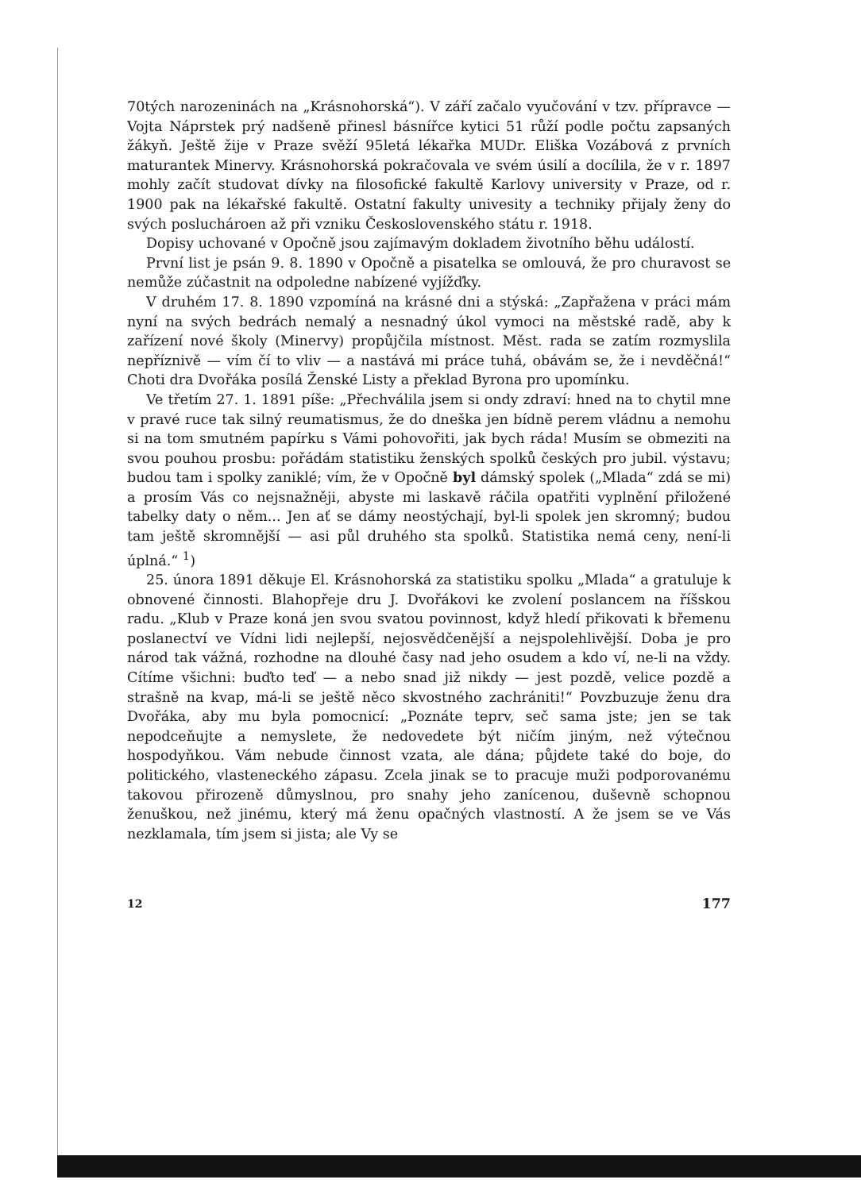70tých narozeninách na „Krásnohorská“). V září začalo vyučování v tzv. přípravce — Vojta Náprstek prý nadšeně přinesl básnířce kytici 51 růží podle počtu zapsaných žákyň. Ještě žije v Praze svěží 95letá lékařka MUDr. Eliška Vozábová z prvních maturantek Minervy. Krásnohorská pokračovala ve svém úsilí a docílila, že v r. 1897 mohly začít studovat dívky na filosofické fakultě Karlovy university v Praze, od r. 1900 pak na lékařské fakultě. Ostatní fakulty univesity a techniky přijaly ženy do svých posluchároen až při vzniku Československého státu r. 1918.
Dopisy uchované v Opočně jsou zajímavým dokladem životního běhu událostí.
První list je psán 9. 8. 1890 v Opočně a pisatelka se omlouvá, že pro churavost se nemůže zúčastnit na odpoledne nabízené vyjížďky.
V druhém 17. 8. 1890 vzpomíná na krásné dni a stýská: „Zapřažena v práci mám nyní na svých bedrách nemalý a nesnadný úkol vymoci na městské radě, aby k zařízení nové školy (Minervy) propůjčila místnost. Měst. rada se zatím rozmyslila nepříznivě — vím čí to vliv — a nastává mi práce tuhá, obávám se, že i nevděčná!“ Choti dra Dvořáka posílá Ženské Listy a překlad Byrona pro upomínku.
Ve třetím 27. 1. 1891 píše: „Přechválila jsem si ondy zdraví: hned na to chytil mne v pravé ruce tak silný reumatismus, že do dneška jen bídně perem vládnu a nemohu si na tom smutném papírku s Vámi pohovořiti, jak bych ráda! Musím se obmeziti na svou pouhou prosbu: pořádám statistiku ženských spolků českých pro jubil. výstavu; budou tam i spolky zaniklé; vím, že v Opočně byl dámský spolek („Mlada“ zdá se mi) a prosím Vás co nejsnažněji, abyste mi laskavě ráčila opatřiti vyplnění přiložené tabelky daty o něm... Jen ať se dámy neostýchají, byl-li spolek jen skromný; budou tam ještě skromnější — asi půl druhého sta spolků. Statistika nemá ceny, není-li úplná.“ <sup>1</sup>)
25. února 1891 děkuje El. Krásnohorská za statistiku spolku „Mlada“ a gratuluje k obnovené činnosti. Blahopřeje dru J. Dvořákovi ke zvolení poslancem na říšskou radu. „Klub v Praze koná jen svou svatou povinnost, když hledí přikovati k břemenu poslanectví ve Vídni lidi nejlepší, nejosvědčenější a nejspolehlivější. Doba je pro národ tak vážná, rozhodne na dlouhé časy nad jeho osudem a kdo ví, ne-li na vždy. Cítíme všichni: buďto teď — a nebo snad již nikdy — jest pozdě, velice pozdě a strašně na kvap, má-li se ještě něco skvostného zachrániti!“ Povzbuzuje ženu dra Dvořáka, aby mu byla pomocnicí: „Poznáte teprv, seč sama jste; jen se tak nepodceňujte a nemyslete, že nedovedete být ničím jiným, než výtečnou hospodyňkou. Vám nebude činnost vzata, ale dána; půjdete také do boje, do politického, vlasteneckého zápasu. Zcela jinak se to pracuje muži podporovanému takovou přirozeně důmyslnou, pro snahy jeho zanícenou, duševně schopnou ženuškou, než jinému, který má ženu opačných vlastností. A že jsem se ve Vás nezklamala, tím jsem si jista; ale Vy se
12 177